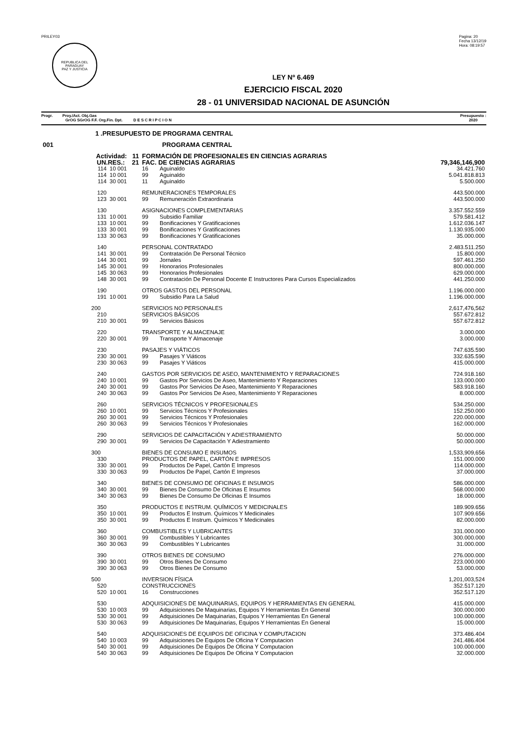PRILEY03
REPUBLICA DEL PARAGUAY
PAZ Y JUSTICIA
Pagina: 20
Fecha 13/12/19
Hora: 08:19:57
LEY Nº 6.469
EJERCICIO FISCAL 2020
28 - 01 UNIVERSIDAD NACIONAL DE ASUNCIÓN
Progr. Proy./Act. Obj.Gas
GrOG SGrOG F.F. Org.Fin. Dpt. D E S C R I P C I O N
Presupuesto :
2020
| 1 .PRESUPUESTO DE PROGRAMA CENTRAL | | | | |
| 001 | PROGRAMA CENTRAL | | | |
| Actividad: 11 | | FORMACIÓN DE PROFESIONALES EN CIENCIAS AGRARIAS | | |
| UN.RES.: 21 | | FAC. DE CIENCIAS AGRARIAS | | 79,346,146,900 |
| 114 | 10 001 | 16 | Aguinaldo | 34.421.760 |
| 114 | 10 001 | 99 | Aguinaldo | 5.041.818.813 |
| 114 | 30 001 | 11 | Aguinaldo | 5.500.000 |
| 120 | | REMUNERACIONES TEMPORALES | | 443.500.000 |
| 123 | 30 001 | 99 | Remuneración Extraordinaria | 443.500.000 |
| 130 | | ASIGNACIONES COMPLEMENTARIAS | | 3.357.552.559 |
| 131 | 10 001 | 99 | Subsidio Familiar | 579.581.412 |
| 133 | 10 001 | 99 | Bonificaciones Y Gratificaciones | 1.612.036.147 |
| 133 | 30 001 | 99 | Bonificaciones Y Gratificaciones | 1.130.935.000 |
| 133 | 30 063 | 99 | Bonificaciones Y Gratificaciones | 35.000.000 |
| 140 | | PERSONAL CONTRATADO | | 2.483.511.250 |
| 141 | 30 001 | 99 | Contratación De Personal Técnico | 15.800.000 |
| 144 | 30 001 | 99 | Jornales | 597.461.250 |
| 145 | 30 001 | 99 | Honorarios Profesionales | 800.000.000 |
| 145 | 30 063 | 99 | Honorarios Profesionales | 629.000.000 |
| 148 | 30 001 | 99 | Contratación De Personal Docente E Instructores Para Cursos Especializados | 441.250.000 |
| 190 | | OTROS GASTOS DEL PERSONAL | | 1.196.000.000 |
| 191 | 10 001 | 99 | Subsidio Para La Salud | 1.196.000.000 |
| 200 | | SERVICIOS NO PERSONALES | | 2,617,476,562 |
| 210 | | SERVICIOS BÁSICOS | | 557.672.812 |
| 210 | 30 001 | 99 | Servicios Básicos | 557.672.812 |
| 220 | | TRANSPORTE Y ALMACENAJE | | 3.000.000 |
| 220 | 30 001 | 99 | Transporte Y Almacenaje | 3.000.000 |
| 230 | | PASAJES Y VIÁTICOS | | 747.635.590 |
| 230 | 30 001 | 99 | Pasajes Y Viáticos | 332.635.590 |
| 230 | 30 063 | 99 | Pasajes Y Viáticos | 415.000.000 |
| 240 | | GASTOS POR SERVICIOS DE ASEO, MANTENIMIENTO Y REPARACIONES | | 724.918.160 |
| 240 | 10 001 | 99 | Gastos Por Servicios De Aseo, Mantenimiento Y Reparaciones | 133.000.000 |
| 240 | 30 001 | 99 | Gastos Por Servicios De Aseo, Mantenimiento Y Reparaciones | 583.918.160 |
| 240 | 30 063 | 99 | Gastos Por Servicios De Aseo, Mantenimiento Y Reparaciones | 8.000.000 |
| 260 | | SERVICIOS TÉCNICOS Y PROFESIONALES | | 534.250.000 |
| 260 | 10 001 | 99 | Servicios Técnicos Y Profesionales | 152.250.000 |
| 260 | 30 001 | 99 | Servicios Técnicos Y Profesionales | 220.000.000 |
| 260 | 30 063 | 99 | Servicios Técnicos Y Profesionales | 162.000.000 |
| 290 | | SERVICIOS DE CAPACITACIÓN Y ADIESTRAMIENTO | | 50.000.000 |
| 290 | 30 001 | 99 | Servicios De Capacitación Y Adiestramiento | 50.000.000 |
| 300 | | BIENES DE CONSUMO E INSUMOS | | 1,533,909,656 |
| 330 | | PRODUCTOS DE PAPEL, CARTÓN E IMPRESOS | | 151.000.000 |
| 330 | 30 001 | 99 | Productos De Papel, Cartón E Impresos | 114.000.000 |
| 330 | 30 063 | 99 | Productos De Papel, Cartón E Impresos | 37.000.000 |
| 340 | | BIENES DE CONSUMO DE OFICINAS E INSUMOS | | 586.000.000 |
| 340 | 30 001 | 99 | Bienes De Consumo De Oficinas E Insumos | 568.000.000 |
| 340 | 30 063 | 99 | Bienes De Consumo De Oficinas E Insumos | 18.000.000 |
| 350 | | PRODUCTOS E INSTRUM. QUÍMICOS Y MEDICINALES | | 189.909.656 |
| 350 | 10 001 | 99 | Productos E Instrum. Químicos Y Medicinales | 107.909.656 |
| 350 | 30 001 | 99 | Productos E Instrum. Químicos Y Medicinales | 82.000.000 |
| 360 | | COMBUSTIBLES Y LUBRICANTES | | 331.000.000 |
| 360 | 30 001 | 99 | Combustibles Y Lubricantes | 300.000.000 |
| 360 | 30 063 | 99 | Combustibles Y Lubricantes | 31.000.000 |
| 390 | | OTROS BIENES DE CONSUMO | | 276.000.000 |
| 390 | 30 001 | 99 | Otros Bienes De Consumo | 223.000.000 |
| 390 | 30 063 | 99 | Otros Bienes De Consumo | 53.000.000 |
| 500 | | INVERSION FÍSICA | | 1,201,003,524 |
| 520 | | CONSTRUCCIONES | | 352.517.120 |
| 520 | 10 001 | 16 | Construcciones | 352.517.120 |
| 530 | | ADQUISICIONES DE MAQUINARIAS, EQUIPOS Y HERRAMIENTAS EN GENERAL | | 415.000.000 |
| 530 | 10 003 | 99 | Adquisiciones De Maquinarias, Equipos Y Herramientas En General | 300.000.000 |
| 530 | 30 001 | 99 | Adquisiciones De Maquinarias, Equipos Y Herramientas En General | 100.000.000 |
| 530 | 30 063 | 99 | Adquisiciones De Maquinarias, Equipos Y Herramientas En General | 15.000.000 |
| 540 | | ADQUISICIONES DE EQUIPOS DE OFICINA Y COMPUTACION | | 373.486.404 |
| 540 | 10 003 | 99 | Adquisiciones De Equipos De Oficina Y Computacion | 241.486.404 |
| 540 | 30 001 | 99 | Adquisiciones De Equipos De Oficina Y Computacion | 100.000.000 |
| 540 | 30 063 | 99 | Adquisiciones De Equipos De Oficina Y Computacion | 32.000.000 |